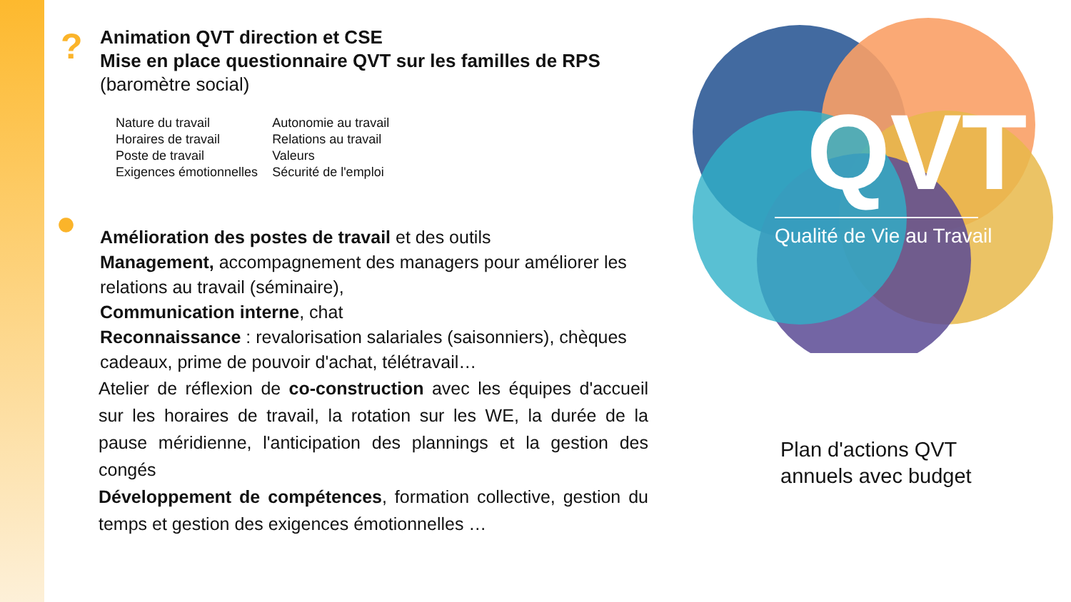?
Animation QVT direction et CSE
Mise en place questionnaire QVT sur les familles de RPS
(baromètre social)
Nature du travail
Horaires de travail
Poste de travail
Exigences émotionnelles
Autonomie au travail
Relations au travail
Valeurs
Sécurité de l'emploi
●
Amélioration des postes de travail et des outils
Management, accompagnement des managers pour améliorer les relations au travail (séminaire),
Communication interne, chat
Reconnaissance : revalorisation salariales (saisonniers), chèques cadeaux, prime de pouvoir d'achat, télétravail…
Atelier de réflexion de co-construction avec les équipes d'accueil sur les horaires de travail, la rotation sur les WE, la durée de la pause méridienne, l'anticipation des plannings et la gestion des congés
Développement de compétences, formation collective, gestion du temps et gestion des exigences émotionnelles …
QVT
Qualité de Vie au Travail
Plan d'actions QVT
annuels avec budget